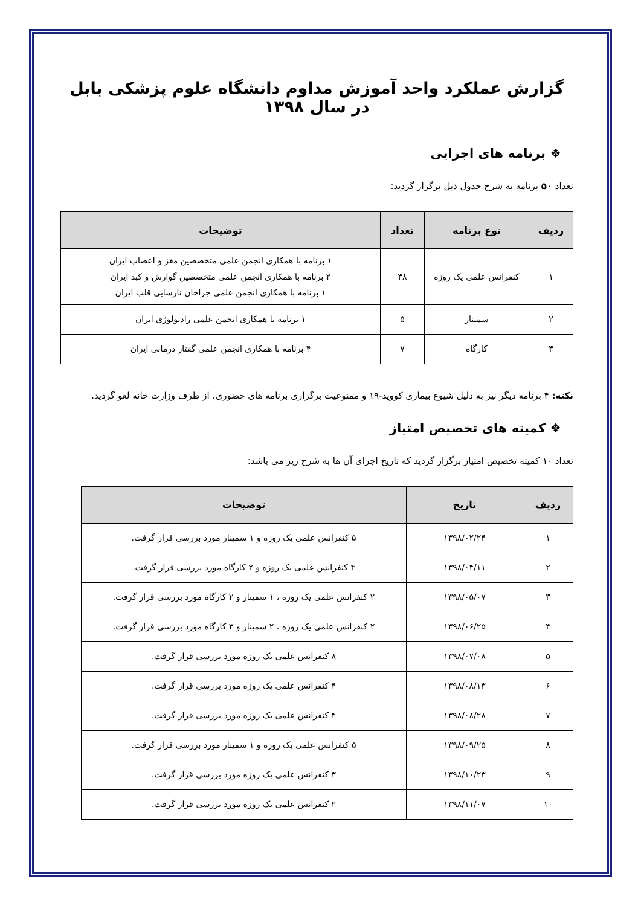گزارش عملکرد واحد آموزش مداوم دانشگاه علوم پزشکی بابل در سال ۱۳۹۸
❖ برنامه های اجرایی
تعداد ۵۰ برنامه به شرح جدول ذیل برگزار گردید:
| ردیف | نوع برنامه | تعداد | توضیحات |
| --- | --- | --- | --- |
| ۱ | کنفرانس علمی یک روزه | ۳۸ | ۱ برنامه با همکاری انجمن علمی متخصصین مغز و اعصاب ایران ۲ برنامه با همکاری انجمن علمی متخصصین گوارش و کبد ایران ۱ برنامه با همکاری انجمن علمی جراحان نارسایی قلب ایران |
| ۲ | سمینار | ۵ | ۱ برنامه با همکاری انجمن علمی رادیولوژی ایران |
| ۳ | کارگاه | ۷ | ۴ برنامه با همکاری انجمن علمی گفتار درمانی ایران |
نکته: ۴ برنامه دیگر نیز به دلیل شیوع بیماری کووید-۱۹ و ممنوعیت برگزاری برنامه های حضوری، از طرف وزارت خانه لغو گردید.
❖ کمیته های تخصیص امتیاز
تعداد ۱۰ کمیته تخصیص امتیاز برگزار گردید که تاریخ اجرای آن ها به شرح زیر می باشد:
| ردیف | تاریخ | توضیحات |
| --- | --- | --- |
| ۱ | ۱۳۹۸/۰۲/۲۴ | ۵ کنفرانس علمی یک روزه و ۱ سمینار مورد بررسی قرار گرفت. |
| ۲ | ۱۳۹۸/۰۴/۱۱ | ۴ کنفرانس علمی یک روزه و ۲ کارگاه مورد بررسی قرار گرفت. |
| ۳ | ۱۳۹۸/۰۵/۰۷ | ۲ کنفرانس علمی یک روزه ، ۱ سمینار و ۲ کارگاه مورد بررسی قرار گرفت. |
| ۴ | ۱۳۹۸/۰۶/۲۵ | ۲ کنفرانس علمی یک روزه ، ۲ سمینار و ۳ کارگاه مورد بررسی قرار گرفت. |
| ۵ | ۱۳۹۸/۰۷/۰۸ | ۸ کنفرانس علمی یک روزه مورد بررسی قرار گرفت. |
| ۶ | ۱۳۹۸/۰۸/۱۳ | ۴ کنفرانس علمی یک روزه مورد بررسی قرار گرفت. |
| ۷ | ۱۳۹۸/۰۸/۲۸ | ۴ کنفرانس علمی یک روزه مورد بررسی قرار گرفت. |
| ۸ | ۱۳۹۸/۰۹/۲۵ | ۵ کنفرانس علمی یک روزه و ۱ سمینار مورد بررسی قرار گرفت. |
| ۹ | ۱۳۹۸/۱۰/۲۳ | ۳ کنفرانس علمی یک روزه مورد بررسی قرار گرفت. |
| ۱۰ | ۱۳۹۸/۱۱/۰۷ | ۲ کنفرانس علمی یک روزه مورد بررسی قرار گرفت. |